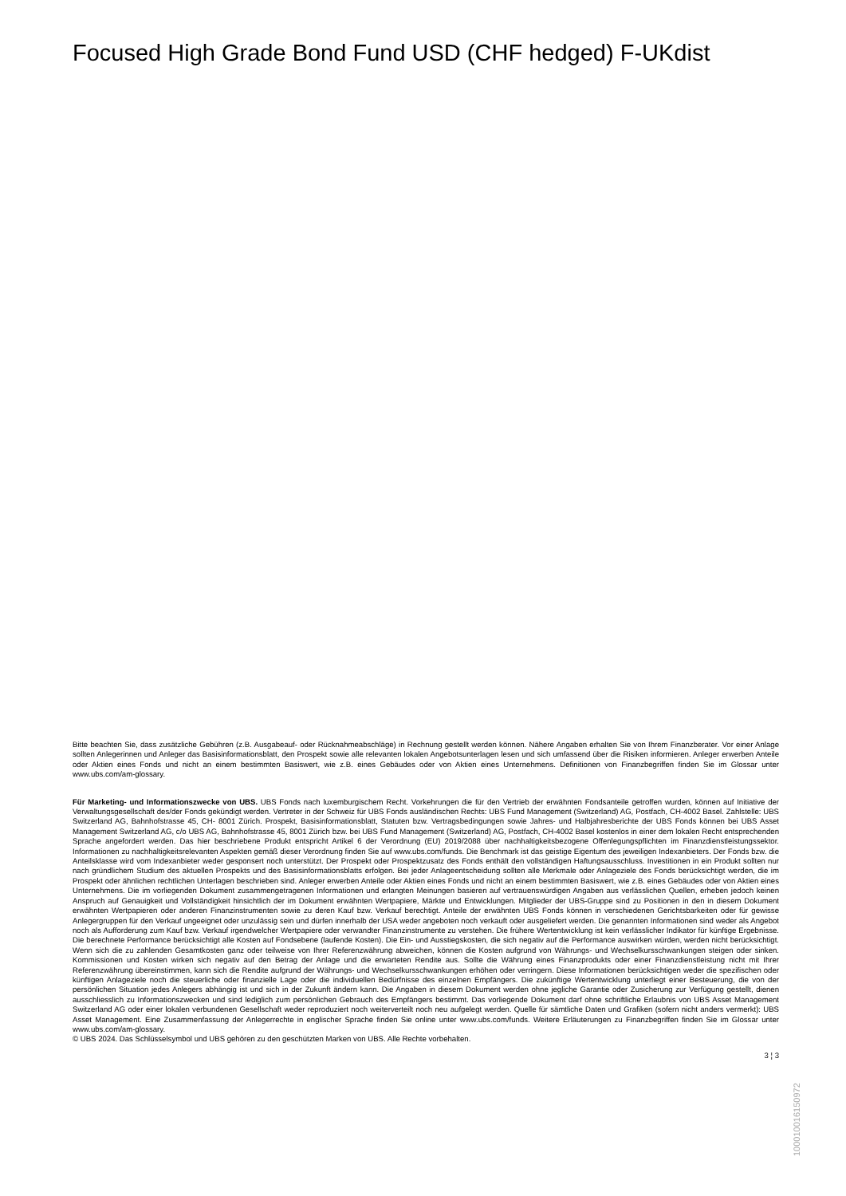Focused High Grade Bond Fund USD (CHF hedged) F-UKdist
Bitte beachten Sie, dass zusätzliche Gebühren (z.B. Ausgabeauf- oder Rücknahmeabschläge) in Rechnung gestellt werden können. Nähere Angaben erhalten Sie von Ihrem Finanzberater. Vor einer Anlage sollten Anlegerinnen und Anleger das Basisinformationsblatt, den Prospekt sowie alle relevanten lokalen Angebotsunterlagen lesen und sich umfassend über die Risiken informieren. Anleger erwerben Anteile oder Aktien eines Fonds und nicht an einem bestimmten Basiswert, wie z.B. eines Gebäudes oder von Aktien eines Unternehmens. Definitionen von Finanzbegriffen finden Sie im Glossar unter www.ubs.com/am-glossary.
Für Marketing- und Informationszwecke von UBS. UBS Fonds nach luxemburgischem Recht. Vorkehrungen die für den Vertrieb der erwähnten Fondsanteile getroffen wurden, können auf Initiative der Verwaltungsgesellschaft des/der Fonds gekündigt werden. Vertreter in der Schweiz für UBS Fonds ausländischen Rechts: UBS Fund Management (Switzerland) AG, Postfach, CH-4002 Basel. Zahlstelle: UBS Switzerland AG, Bahnhofstrasse 45, CH- 8001 Zürich. Prospekt, Basisinformationsblatt, Statuten bzw. Vertragsbedingungen sowie Jahres- und Halbjahresberichte der UBS Fonds können bei UBS Asset Management Switzerland AG, c/o UBS AG, Bahnhofstrasse 45, 8001 Zürich bzw. bei UBS Fund Management (Switzerland) AG, Postfach, CH-4002 Basel kostenlos in einer dem lokalen Recht entsprechenden Sprache angefordert werden. Das hier beschriebene Produkt entspricht Artikel 6 der Verordnung (EU) 2019/2088 über nachhaltigkeitsbezogene Offenlegungspflichten im Finanzdienstleistungssektor. Informationen zu nachhaltigkeitsrelevanten Aspekten gemäß dieser Verordnung finden Sie auf www.ubs.com/funds. Die Benchmark ist das geistige Eigentum des jeweiligen Indexanbieters. Der Fonds bzw. die Anteilsklasse wird vom Indexanbieter weder gesponsert noch unterstützt. Der Prospekt oder Prospektzusatz des Fonds enthält den vollständigen Haftungsausschluss. Investitionen in ein Produkt sollten nur nach gründlichem Studium des aktuellen Prospekts und des Basisinformationsblatts erfolgen. Bei jeder Anlageentscheidung sollten alle Merkmale oder Anlageziele des Fonds berücksichtigt werden, die im Prospekt oder ähnlichen rechtlichen Unterlagen beschrieben sind. Anleger erwerben Anteile oder Aktien eines Fonds und nicht an einem bestimmten Basiswert, wie z.B. eines Gebäudes oder von Aktien eines Unternehmens. Die im vorliegenden Dokument zusammengetragenen Informationen und erlangten Meinungen basieren auf vertrauenswürdigen Angaben aus verlässlichen Quellen, erheben jedoch keinen Anspruch auf Genauigkeit und Vollständigkeit hinsichtlich der im Dokument erwähnten Wertpapiere, Märkte und Entwicklungen. Mitglieder der UBS-Gruppe sind zu Positionen in den in diesem Dokument erwähnten Wertpapieren oder anderen Finanzinstrumenten sowie zu deren Kauf bzw. Verkauf berechtigt. Anteile der erwähnten UBS Fonds können in verschiedenen Gerichtsbarkeiten oder für gewisse Anlegergruppen für den Verkauf ungeeignet oder unzulässig sein und dürfen innerhalb der USA weder angeboten noch verkauft oder ausgeliefert werden. Die genannten Informationen sind weder als Angebot noch als Aufforderung zum Kauf bzw. Verkauf irgendwelcher Wertpapiere oder verwandter Finanzinstrumente zu verstehen. Die frühere Wertentwicklung ist kein verlässlicher Indikator für künftige Ergebnisse. Die berechnete Performance berücksichtigt alle Kosten auf Fondsebene (laufende Kosten). Die Ein- und Ausstiegskosten, die sich negativ auf die Performance auswirken würden, werden nicht berücksichtigt. Wenn sich die zu zahlenden Gesamtkosten ganz oder teilweise von Ihrer Referenzwährung abweichen, können die Kosten aufgrund von Währungs- und Wechselkursschwankungen steigen oder sinken. Kommissionen und Kosten wirken sich negativ auf den Betrag der Anlage und die erwarteten Rendite aus. Sollte die Währung eines Finanzprodukts oder einer Finanzdienstleistung nicht mit Ihrer Referenzwährung übereinstimmen, kann sich die Rendite aufgrund der Währungs- und Wechselkursschwankungen erhöhen oder verringern. Diese Informationen berücksichtigen weder die spezifischen oder künftigen Anlageziele noch die steuerliche oder finanzielle Lage oder die individuellen Bedürfnisse des einzelnen Empfängers. Die zukünftige Wertentwicklung unterliegt einer Besteuerung, die von der persönlichen Situation jedes Anlegers abhängig ist und sich in der Zukunft ändern kann. Die Angaben in diesem Dokument werden ohne jegliche Garantie oder Zusicherung zur Verfügung gestellt, dienen ausschliesslich zu Informationszwecken und sind lediglich zum persönlichen Gebrauch des Empfängers bestimmt. Das vorliegende Dokument darf ohne schriftliche Erlaubnis von UBS Asset Management Switzerland AG oder einer lokalen verbundenen Gesellschaft weder reproduziert noch weiterverteilt noch neu aufgelegt werden. Quelle für sämtliche Daten und Grafiken (sofern nicht anders vermerkt): UBS Asset Management. Eine Zusammenfassung der Anlegerrechte in englischer Sprache finden Sie online unter www.ubs.com/funds. Weitere Erläuterungen zu Finanzbegriffen finden Sie im Glossar unter www.ubs.com/am-glossary.
© UBS 2024. Das Schlüsselsymbol und UBS gehören zu den geschützten Marken von UBS. Alle Rechte vorbehalten.
3 ¦ 3
1000100161509​72